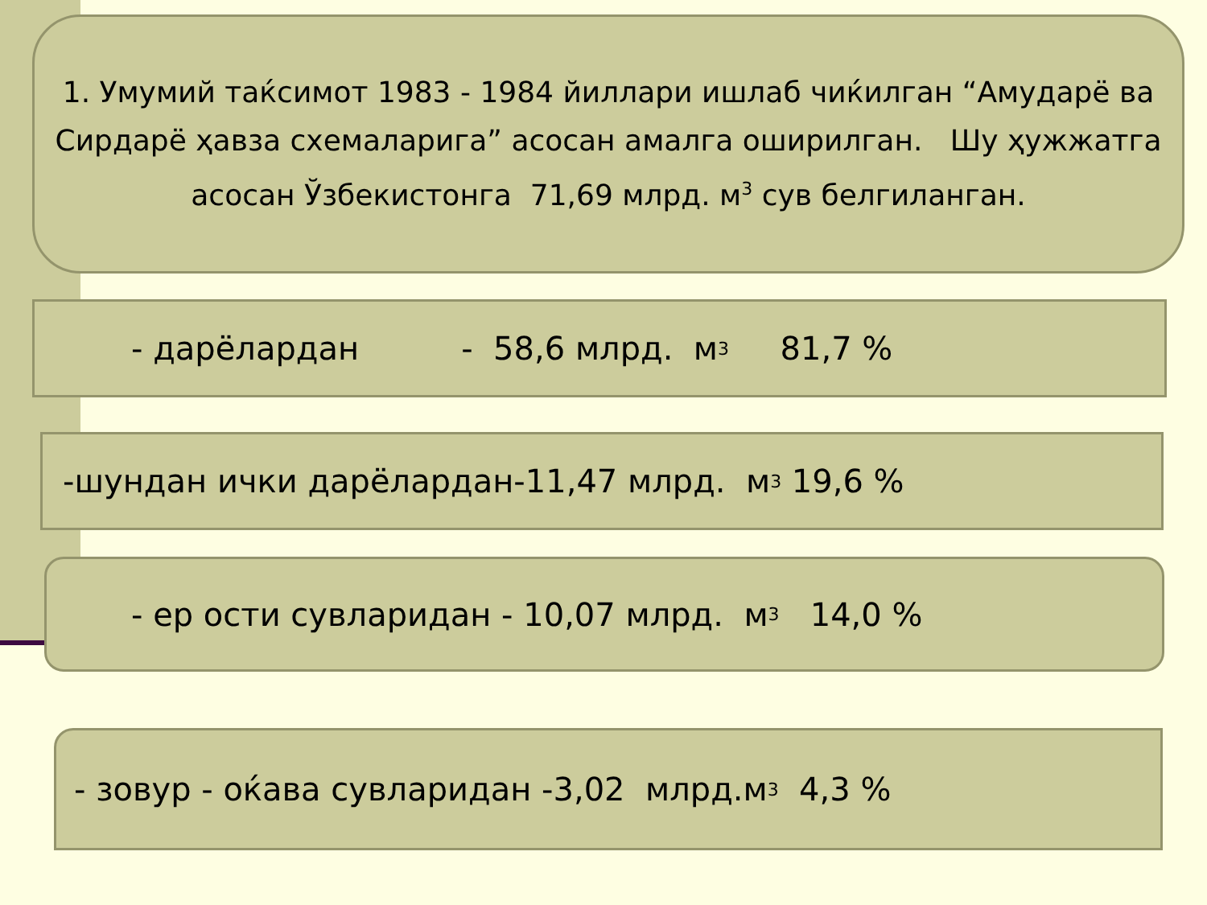1. Умумий таќсимот 1983 - 1984 йиллари ишлаб чиќилган “Амударё ва Сирдарё ҳавза схемаларига” асосан амалга оширилган. Шу ҳужжатга асосан Ўзбекистонга 71,69 млрд. м<sup>3</sup> сув белгиланган.
- дарёлардан - 58,6 млрд. м<sup>3</sup> 81,7 %
-шундан ички дарёлардан-11,47 млрд. м<sup>3</sup> 19,6 %
- ер ости сувларидан - 10,07 млрд. м<sup>3</sup> 14,0 %
- зовур - оќава сувларидан -3,02 млрд.м<sup>3</sup> 4,3 %